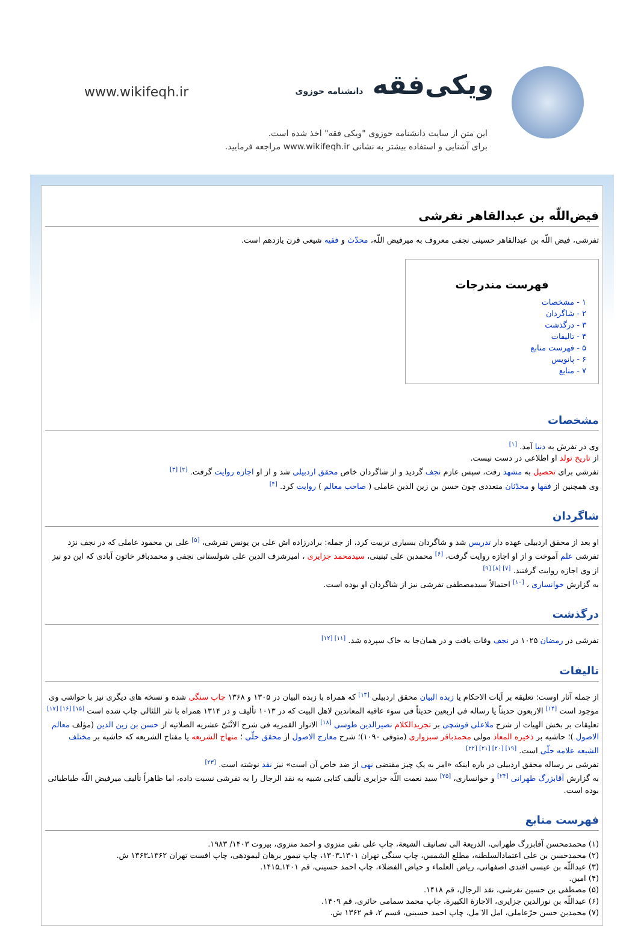www.wikifeqh.ir ویکی‌فقه دانشنامه حوزوی
این متن از سایت دانشنامه حوزوی "ویکی فقه" اخذ شده است.
برای آشنایی و استفاده بیشتر به نشانی www.wikifeqh.ir مراجعه فرمایید.
فیض‌اللّه بن عبدالقاهر تفرشی
تفرشی، فیض اللّه بن عبدالقاهر حسینی نجفی معروف به میرفیض اللّه، محدّث و فقیه شیعی قرن یازدهم است.
فهرست مندرجات
۱ - مشخصات
۲ - شاگردان
۳ - درگذشت
۴ - تالیفات
۵ - فهرست منابع
۶ - پانویس
۷ - منابع
مشخصات
وی در تفرش به دنیا آمد. <sup>[۱]</sup>
از تاریخ تولد او اطلاعی در دست نیست.
تفرشی برای تحصیل به مشهد رفت، سپس عازم نجف گردید و از شاگردان خاص محقق اردبیلی شد و از او اجازه روایت گرفت. <sup>[۲] [۳]</sup>
وی همچنین از فقها و محدّثان متعددی چون حسن بن زین الدین عاملی ( صاحب معالم ) روایت کرد. <sup>[۴]</sup>
شاگردان
او بعد از محقق اردبیلی عهده دار تدریس شد و شاگردان بسیاری تربیت کرد، از جمله: برادرزاده اش علی بن یونس تفرشی، <sup>[۵]</sup> علی بن محمود عاملی که در نجف نزد تفرشی علم آموخت و از او اجازه روایت گرفت، <sup>[۶]</sup> محمدبن علی تَبنینی، سیدمحمد جزایری ، امیرشرف الدین علی شولستانی نجفی و محمدباقر خاتون آبادی که این دو نیز از وی اجازه روایت گرفتند. <sup>[۷] [۸] [۹]</sup>
به گزارش خوانساری ، <sup>[۱۰]</sup> احتمالاً سیدمصطفی تفرشی نیز از شاگردان او بوده است.
درگذشت
تفرشی در رمضان ۱۰۲۵ در نجف وفات یافت و در همان‌جا به خاک سپرده شد. <sup>[۱۱] [۱۲]</sup>
تالیفات
از جمله آثار اوست: تعلیقه بر آیات الاحکام یا زبده البیان محقق اردبیلی <sup>[۱۳]</sup> که همراه با زبده البیان در ۱۳۰۵ و ۱۳۶۸ چاپ سنگی شده و نسخه های دیگری نیز با حواشی وی موجود است <sup>[۱۴]</sup> الاربعون حدیثاً یا رساله فی اربعین حدیثاً فی سوء عاقبه المعاندین لاهل البیت که در ۱۰۱۳ تألیف و در ۱۳۱۴ همراه با نثر اللئالی چاپ شده است <sup>[۱۵] [۱۶] [۱۷]</sup> تعلیقات بر بخش الهیات از شرح ملاعلی قوشچی بر تجریدالکلام نصیرالدین طوسی <sup>[۱۸]</sup> الانوار القمریه فی شرح الاثْنَیْ عشریه الصلاتیه از حسن بن زین الدین (مؤلف معالم الاصول )؛ حاشیه بر ذخیره المعاد مولی محمدباقر سبزواری (متوفی ۱۰۹۰)؛ شرح معارج الاصول از محقق حلّی ؛ منهاج الشریعه یا مفتاح الشریعه که حاشیه بر مختلف الشیعه علامه حلّی است. <sup>[۱۹] [۲۰] [۲۱] [۲۲]</sup>
تفرشی بر رساله محقق اردبیلی در باره اینکه «امر به یک چیز مقتضی نهی از ضد خاص آن است» نیز نقد نوشته است. <sup>[۲۳]</sup>
به گزارش آقابزرگ طهرانی <sup>[۲۴]</sup> و خوانساری، <sup>[۲۵]</sup> سید نعمت اللّه جزایری تألیف کتابی شبیه به نقد الرجال را به تفرشی نسبت داده، اما ظاهراً تألیف میرفیض اللّه طباطبائی بوده است.
فهرست منابع
(۱) محمدمحسن آقابزرگ طهرانی، الذریعة الی تصانیف الشیعة، چاپ علی نقی منزوی و احمد منزوی، بیروت ۱۴۰۳/ ۱۹۸۳.
(۲) محمدحسن بن علی اعتمادالسلطنه، مطلع الشمس، چاپ سنگی تهران ۱۳۰۱ـ۱۳۰۳، چاپ تیمور برهان لیمودهی، چاپ افست تهران ۱۳۶۲ـ۱۳۶۳ ش.
(۳) عبداللّه بن عیسی افندی اصفهانی، ریاض العلماء و حیاض الفضلاء، چاپ احمد حسینی، قم ۱۴۰۱ـ۱۴۱۵.
(۴) امین.
(۵) مصطفی بن حسین تفرشی، نقد الرجال، قم ۱۴۱۸.
(۶) عبداللّه بن نورالدین جزایری، الاجازة الکبیرة، چاپ محمد سمامی حائری، قم ۱۴۰۹.
(۷) محمدبن حسن حرّعاملی، امل الا ٓمل، چاپ احمد حسینی، قسم ۲، قم ۱۳۶۲ ش.